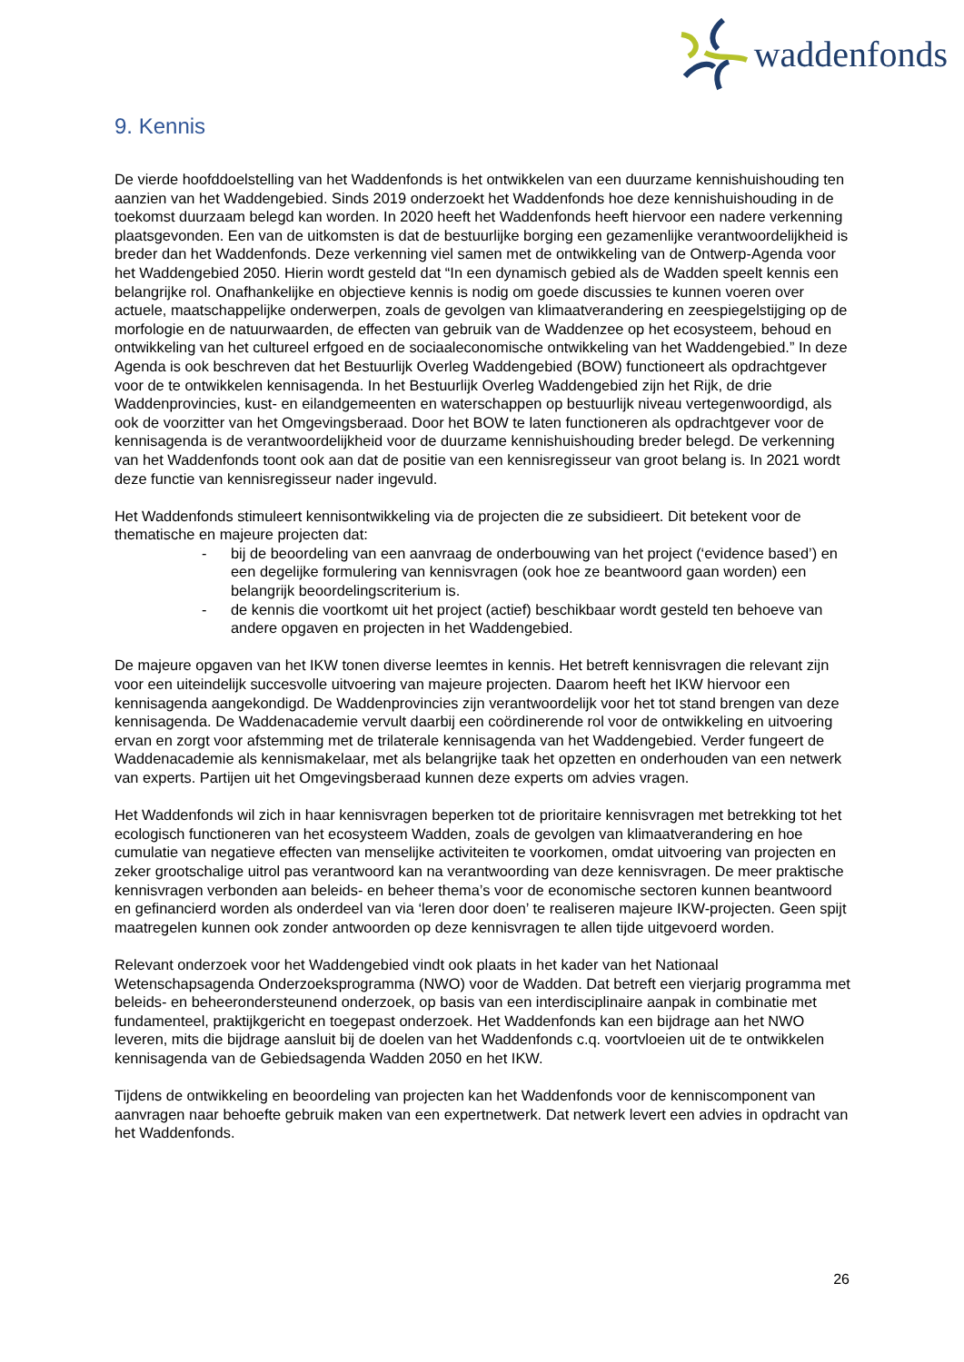waddenfonds
9. Kennis
De vierde hoofddoelstelling van het Waddenfonds is het ontwikkelen van een duurzame kennishuishouding ten aanzien van het Waddengebied. Sinds 2019 onderzoekt het Waddenfonds hoe deze kennishuishouding in de toekomst duurzaam belegd kan worden. In 2020 heeft het Waddenfonds heeft hiervoor een nadere verkenning plaatsgevonden. Een van de uitkomsten is dat de bestuurlijke borging een gezamenlijke verantwoordelijkheid is breder dan het Waddenfonds. Deze verkenning viel samen met de ontwikkeling van de Ontwerp-Agenda voor het Waddengebied 2050. Hierin wordt gesteld dat “In een dynamisch gebied als de Wadden speelt kennis een belangrijke rol. Onafhankelijke en objectieve kennis is nodig om goede discussies te kunnen voeren over actuele, maatschappelijke onderwerpen, zoals de gevolgen van klimaatverandering en zeespiegelstijging op de morfologie en de natuurwaarden, de effecten van gebruik van de Waddenzee op het ecosysteem, behoud en ontwikkeling van het cultureel erfgoed en de sociaaleconomische ontwikkeling van het Waddengebied.” In deze Agenda is ook beschreven dat het Bestuurlijk Overleg Waddengebied (BOW) functioneert als opdrachtgever voor de te ontwikkelen kennisagenda. In het Bestuurlijk Overleg Waddengebied zijn het Rijk, de drie Waddenprovincies, kust- en eilandgemeenten en waterschappen op bestuurlijk niveau vertegenwoordigd, als ook de voorzitter van het Omgevingsberaad. Door het BOW te laten functioneren als opdrachtgever voor de kennisagenda is de verantwoordelijkheid voor de duurzame kennishuishouding breder belegd. De verkenning van het Waddenfonds toont ook aan dat de positie van een kennisregisseur van groot belang is. In 2021 wordt deze functie van kennisregisseur nader ingevuld.
Het Waddenfonds stimuleert kennisontwikkeling via de projecten die ze subsidieert. Dit betekent voor de thematische en majeure projecten dat:
- bij de beoordeling van een aanvraag de onderbouwing van het project (‘evidence based’) en een degelijke formulering van kennisvragen (ook hoe ze beantwoord gaan worden) een belangrijk beoordelingscriterium is.
- de kennis die voortkomt uit het project (actief) beschikbaar wordt gesteld ten behoeve van andere opgaven en projecten in het Waddengebied.
De majeure opgaven van het IKW tonen diverse leemtes in kennis. Het betreft kennisvragen die relevant zijn voor een uiteindelijk succesvolle uitvoering van majeure projecten. Daarom heeft het IKW hiervoor een kennisagenda aangekondigd. De Waddenprovincies zijn verantwoordelijk voor het tot stand brengen van deze kennisagenda. De Waddenacademie vervult daarbij een coördinerende rol voor de ontwikkeling en uitvoering ervan en zorgt voor afstemming met de trilaterale kennisagenda van het Waddengebied. Verder fungeert de Waddenacademie als kennismakelaar, met als belangrijke taak het opzetten en onderhouden van een netwerk van experts. Partijen uit het Omgevingsberaad kunnen deze experts om advies vragen.
Het Waddenfonds wil zich in haar kennisvragen beperken tot de prioritaire kennisvragen met betrekking tot het ecologisch functioneren van het ecosysteem Wadden, zoals de gevolgen van klimaatverandering en hoe cumulatie van negatieve effecten van menselijke activiteiten te voorkomen, omdat uitvoering van projecten en zeker grootschalige uitrol pas verantwoord kan na verantwoording van deze kennisvragen. De meer praktische kennisvragen verbonden aan beleids- en beheer thema’s voor de economische sectoren kunnen beantwoord en gefinancierd worden als onderdeel van via ‘leren door doen’ te realiseren majeure IKW-projecten. Geen spijt maatregelen kunnen ook zonder antwoorden op deze kennisvragen te allen tijde uitgevoerd worden.
Relevant onderzoek voor het Waddengebied vindt ook plaats in het kader van het Nationaal Wetenschapsagenda Onderzoeksprogramma (NWO) voor de Wadden. Dat betreft een vierjarig programma met beleids- en beheerondersteunend onderzoek, op basis van een interdisciplinaire aanpak in combinatie met fundamenteel, praktijkgericht en toegepast onderzoek. Het Waddenfonds kan een bijdrage aan het NWO leveren, mits die bijdrage aansluit bij de doelen van het Waddenfonds c.q. voortvloeien uit de te ontwikkelen kennisagenda van de Gebiedsagenda Wadden 2050 en het IKW.
Tijdens de ontwikkeling en beoordeling van projecten kan het Waddenfonds voor de kenniscomponent van aanvragen naar behoefte gebruik maken van een expertnetwerk. Dat netwerk levert een advies in opdracht van het Waddenfonds.
26